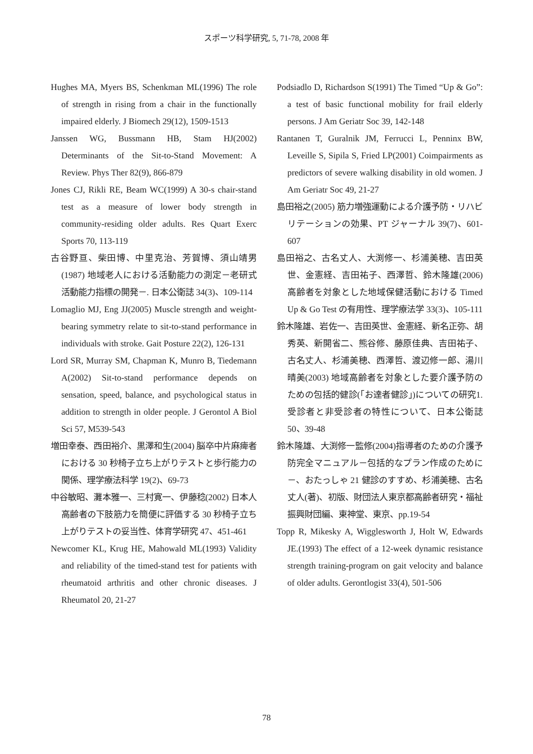スポーツ科学研究, 5, 71-78, 2008 年
Hughes MA, Myers BS, Schenkman ML(1996) The role of strength in rising from a chair in the functionally impaired elderly. J Biomech 29(12), 1509-1513
Janssen WG, Bussmann HB, Stam HJ(2002) Determinants of the Sit-to-Stand Movement: A Review. Phys Ther 82(9), 866-879
Jones CJ, Rikli RE, Beam WC(1999) A 30-s chair-stand test as a measure of lower body strength in community-residing older adults. Res Quart Exerc Sports 70, 113-119
古谷野亘、柴田博、中里克治、芳賀博、須山靖男(1987) 地域老人における活動能力の測定－老研式活動能力指標の開発－. 日本公衛誌 34(3)、109-114
Lomaglio MJ, Eng JJ(2005) Muscle strength and weight-bearing symmetry relate to sit-to-stand performance in individuals with stroke. Gait Posture 22(2), 126-131
Lord SR, Murray SM, Chapman K, Munro B, Tiedemann A(2002) Sit-to-stand performance depends on sensation, speed, balance, and psychological status in addition to strength in older people. J Gerontol A Biol Sci 57, M539-543
増田幸泰、西田裕介、黒澤和生(2004) 脳卒中片麻痺者における 30 秒椅子立ち上がりテストと歩行能力の関係、理学療法科学 19(2)、69-73
中谷敏昭、灘本雅一、三村寛一、伊藤稔(2002) 日本人高齢者の下肢筋力を簡便に評価する 30 秒椅子立ち上がりテストの妥当性、体育学研究 47、451-461
Newcomer KL, Krug HE, Mahowald ML(1993) Validity and reliability of the timed-stand test for patients with rheumatoid arthritis and other chronic diseases. J Rheumatol 20, 21-27
Podsiadlo D, Richardson S(1991) The Timed “Up & Go”: a test of basic functional mobility for frail elderly persons. J Am Geriatr Soc 39, 142-148
Rantanen T, Guralnik JM, Ferrucci L, Penninx BW, Leveille S, Sipila S, Fried LP(2001) Coimpairments as predictors of severe walking disability in old women. J Am Geriatr Soc 49, 21-27
島田裕之(2005) 筋力増強運動による介護予防・リハビリテーションの効果、PT ジャーナル 39(7)、601-607
島田裕之、古名丈人、大渕修一、杉浦美穂、吉田英世、金憲経、吉田祐子、西澤哲、鈴木隆雄(2006) 高齢者を対象とした地域保健活動における Timed Up & Go Test の有用性、理学療法学 33(3)、105-111
鈴木隆雄、岩佐一、吉田英世、金憲経、新名正弥、胡秀英、新開省二、熊谷修、藤原佳典、吉田祐子、古名丈人、杉浦美穂、西澤哲、渡辺修一郎、湯川晴美(2003) 地域高齢者を対象とした要介護予防のための包括的健診(「お達者健診」)についての研究1.受診者と非受診者の特性について、日本公衛誌 50、39-48
鈴木隆雄、大渕修一監修(2004)指導者のための介護予防完全マニュアル－包括的なプラン作成のために－、おたっしゃ 21 健診のすすめ、杉浦美穂、古名丈人(著)、初版、財団法人東京都高齢者研究・福祉振興財団編、東神堂、東京、pp.19-54
Topp R, Mikesky A, Wigglesworth J, Holt W, Edwards JE.(1993) The effect of a 12-week dynamic resistance strength training-program on gait velocity and balance of older adults. Gerontlogist 33(4), 501-506
78